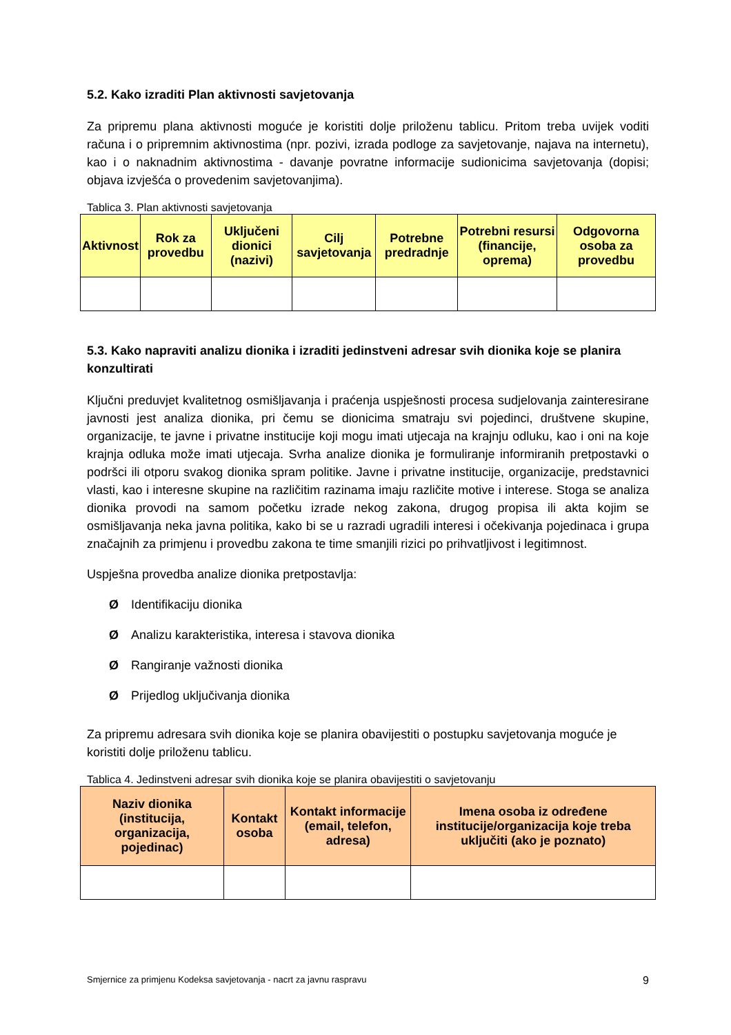5.2. Kako izraditi Plan aktivnosti savjetovanja
Za pripremu plana aktivnosti moguće je koristiti dolje priloženu tablicu. Pritom treba uvijek voditi računa i o pripremnim aktivnostima (npr. pozivi, izrada podloge za savjetovanje, najava na internetu), kao i o naknadnim aktivnostima - davanje povratne informacije sudionicima savjetovanja (dopisi; objava izvješća o provedenim savjetovanjima).
Tablica 3. Plan aktivnosti savjetovanja
| Aktivnost | Rok za provedbu | Uključeni dionici (nazivi) | Cilj savjetovanja | Potrebne predradnje | Potrebni resursi (financije, oprema) | Odgovorna osoba za provedbu |
| --- | --- | --- | --- | --- | --- | --- |
5.3. Kako napraviti analizu dionika i izraditi jedinstveni adresar svih dionika koje se planira konzultirati
Ključni preduvjet kvalitetnog osmišljavanja i praćenja uspješnosti procesa sudjelovanja zainteresirane javnosti jest analiza dionika, pri čemu se dionicima smatraju svi pojedinci, društvene skupine, organizacije, te javne i privatne institucije koji mogu imati utjecaja na krajnju odluku, kao i oni na koje krajnja odluka može imati utjecaja. Svrha analize dionika je formuliranje informiranih pretpostavki o podršci ili otporu svakog dionika spram politike. Javne i privatne institucije, organizacije, predstavnici vlasti, kao i interesne skupine na različitim razinama imaju različite motive i interese. Stoga se analiza dionika provodi na samom početku izrade nekog zakona, drugog propisa ili akta kojim se osmišljavanja neka javna politika, kako bi se u razradi ugradili interesi i očekivanja pojedinaca i grupa značajnih za primjenu i provedbu zakona te time smanjili rizici po prihvatljivost i legitimnost.
Uspješna provedba analize dionika pretpostavlja:
Ø Identifikaciju dionika
Ø Analizu karakteristika, interesa i stavova dionika
Ø Rangiranje važnosti dionika
Ø Prijedlog uključivanja dionika
Za pripremu adresara svih dionika koje se planira obavijestiti o postupku savjetovanja moguće je koristiti dolje priloženu tablicu.
Tablica 4. Jedinstveni adresar svih dionika koje se planira obavijestiti o savjetovanju
| Naziv dionika (institucija, organizacija, pojedinac) | Kontakt osoba | Kontakt informacije (email, telefon, adresa) | Imena osoba iz određene institucije/organizacija koje treba uključiti (ako je poznato) |
| --- | --- | --- | --- |
Smjernice za primjenu Kodeksa savjetovanja - nacrt za javnu raspravu 9